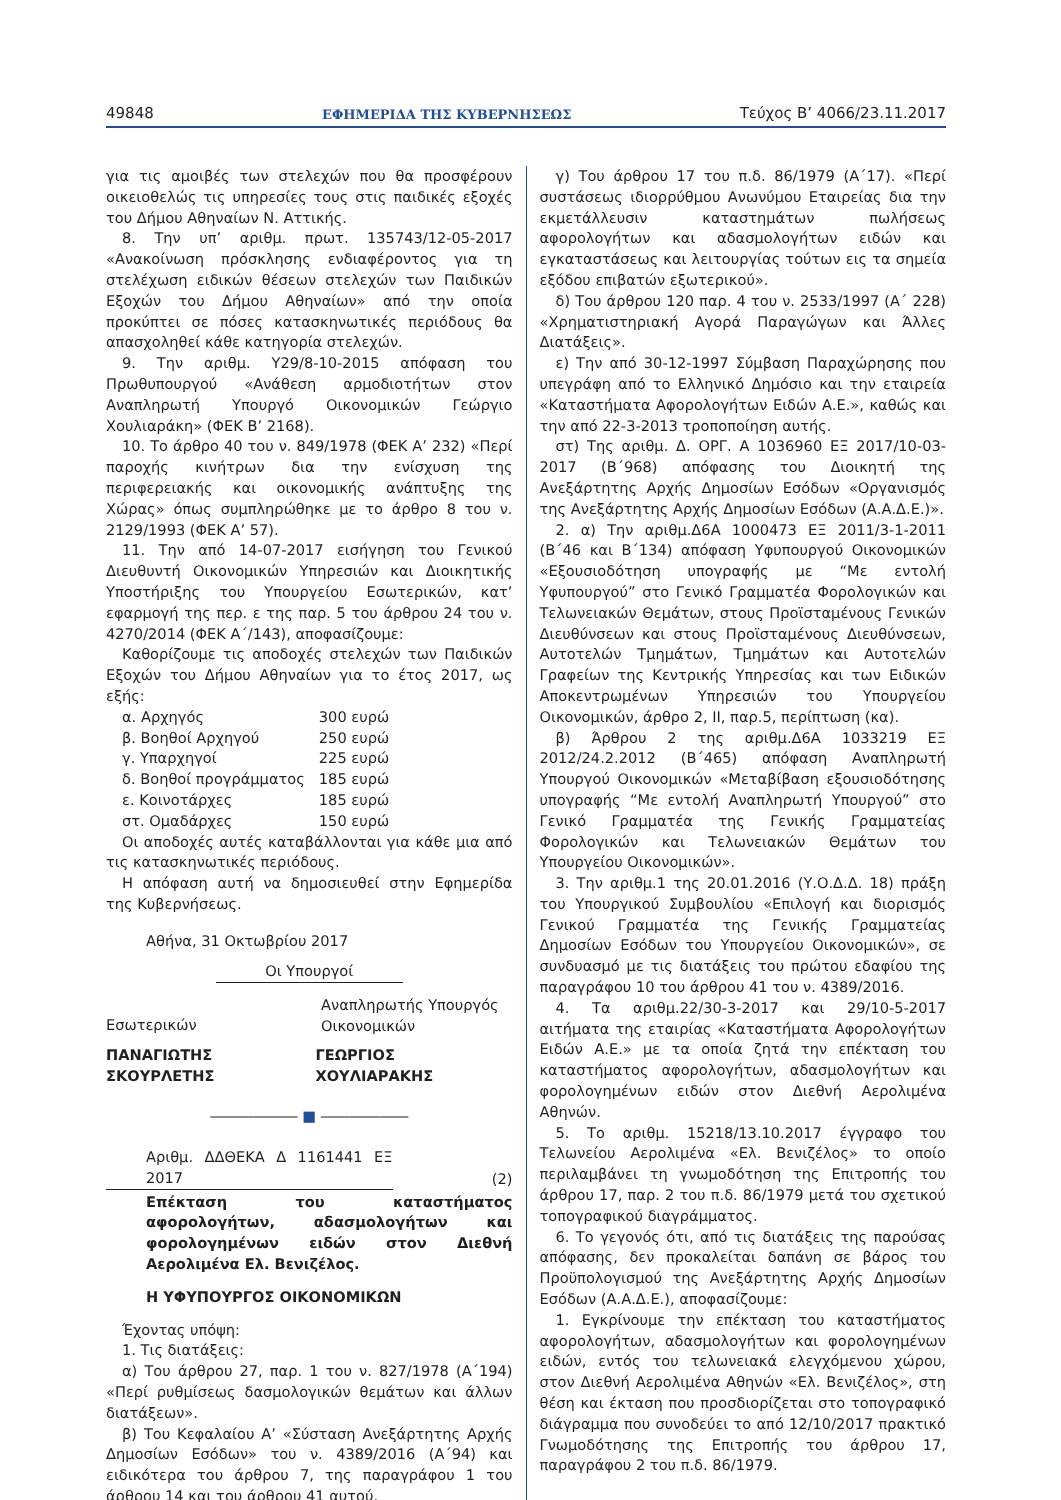49848 ΕΦΗΜΕΡΙΔΑ ΤΗΣ ΚΥΒΕΡΝΗΣΕΩΣ Τεύχος B’ 4066/23.11.2017
για τις αμοιβές των στελεχών που θα προσφέρουν οικειοθελώς τις υπηρεσίες τους στις παιδικές εξοχές του Δήμου Αθηναίων Ν. Αττικής.
8. Την υπ’ αριθμ. πρωτ. 135743/12-05-2017 «Ανακοίνωση πρόσκλησης ενδιαφέροντος για τη στελέχωση ειδικών θέσεων στελεχών των Παιδικών Εξοχών του Δήμου Αθηναίων» από την οποία προκύπτει σε πόσες κατασκηνωτικές περιόδους θα απασχοληθεί κάθε κατηγορία στελεχών.
9. Την αριθμ. Υ29/8-10-2015 απόφαση του Πρωθυπουργού «Ανάθεση αρμοδιοτήτων στον Αναπληρωτή Υπουργό Οικονομικών Γεώργιο Χουλιαράκη» (ΦΕΚ Β’ 2168).
10. Το άρθρο 40 του ν. 849/1978 (ΦΕΚ Α’ 232) «Περί παροχής κινήτρων δια την ενίσχυση της περιφερειακής και οικονομικής ανάπτυξης της Χώρας» όπως συμπληρώθηκε με το άρθρο 8 του ν. 2129/1993 (ΦΕΚ Α’ 57).
11. Την από 14-07-2017 εισήγηση του Γενικού Διευθυντή Οικονομικών Υπηρεσιών και Διοικητικής Υποστήριξης του Υπουργείου Εσωτερικών, κατ’ εφαρμογή της περ. ε της παρ. 5 του άρθρου 24 του ν. 4270/2014 (ΦΕΚ Α΄/143), αποφασίζουμε:
Καθορίζουμε τις αποδοχές στελεχών των Παιδικών Εξοχών του Δήμου Αθηναίων για το έτος 2017, ως εξής:
| α. Αρχηγός | 300 ευρώ |
| β. Βοηθοί Αρχηγού | 250 ευρώ |
| γ. Υπαρχηγοί | 225 ευρώ |
| δ. Βοηθοί προγράμματος | 185 ευρώ |
| ε. Κοινοτάρχες | 185 ευρώ |
| στ. Ομαδάρχες | 150 ευρώ |
Οι αποδοχές αυτές καταβάλλονται για κάθε μια από τις κατασκηνωτικές περιόδους.
Η απόφαση αυτή να δημοσιευθεί στην Εφημερίδα της Κυβερνήσεως.
Αθήνα, 31 Οκτωβρίου 2017
Οι Υπουργοί
Εσωτερικών
Αναπληρωτής Υπουργός
Οικονομικών
ΠΑΝΑΓΙΩΤΗΣ ΣΚΟΥΡΛΕΤΗΣ ΓΕΩΡΓΙΟΣ ΧΟΥΛΙΑΡΑΚΗΣ
―――――― ■ ――――――
Αριθμ. ΔΔΘΕΚΑ Δ 1161441 ΕΞ 2017
(2)
Επέκταση του καταστήματος αφορολογήτων, αδασμολογήτων και φορολογημένων ειδών στον Διεθνή Αερολιμένα Ελ. Βενιζέλος.
Η ΥΦΥΠΟΥΡΓΟΣ ΟΙΚΟΝΟΜΙΚΩΝ
Έχοντας υπόψη:
1. Τις διατάξεις:
α) Του άρθρου 27, παρ. 1 του ν. 827/1978 (Α΄194) «Περί ρυθμίσεως δασμολογικών θεμάτων και άλλων διατάξεων».
β) Του Κεφαλαίου Α’ «Σύσταση Ανεξάρτητης Αρχής Δημοσίων Εσόδων» του ν. 4389/2016 (Α΄94) και ειδικότερα του άρθρου 7, της παραγράφου 1 του άρθρου 14 και του άρθρου 41 αυτού.
γ) Του άρθρου 17 του π.δ. 86/1979 (Α΄17). «Περί συστάσεως ιδιορρύθμου Ανωνύμου Εταιρείας δια την εκμετάλλευσιν καταστημάτων πωλήσεως αφορολογήτων και αδασμολογήτων ειδών και εγκαταστάσεως και λειτουργίας τούτων εις τα σημεία εξόδου επιβατών εξωτερικού».
δ) Του άρθρου 120 παρ. 4 του ν. 2533/1997 (Α΄ 228) «Χρηματιστηριακή Αγορά Παραγώγων και Άλλες Διατάξεις».
ε) Την από 30-12-1997 Σύμβαση Παραχώρησης που υπεγράφη από το Ελληνικό Δημόσιο και την εταιρεία «Καταστήματα Αφορολογήτων Ειδών Α.Ε.», καθώς και την από 22-3-2013 τροποποίηση αυτής.
στ) Της αριθμ. Δ. ΟΡΓ. Α 1036960 ΕΞ 2017/10-03-2017 (Β΄968) απόφασης του Διοικητή της Ανεξάρτητης Αρχής Δημοσίων Εσόδων «Οργανισμός της Ανεξάρτητης Αρχής Δημοσίων Εσόδων (Α.Α.Δ.Ε.)».
2. α) Την αριθμ.Δ6Α 1000473 ΕΞ 2011/3-1-2011 (Β΄46 και Β΄134) απόφαση Υφυπουργού Οικονομικών «Εξουσιοδότηση υπογραφής με “Με εντολή Υφυπουργού” στο Γενικό Γραμματέα Φορολογικών και Τελωνειακών Θεμάτων, στους Προϊσταμένους Γενικών Διευθύνσεων και στους Προϊσταμένους Διευθύνσεων, Αυτοτελών Τμημάτων, Τμημάτων και Αυτοτελών Γραφείων της Κεντρικής Υπηρεσίας και των Ειδικών Αποκεντρωμένων Υπηρεσιών του Υπουργείου Οικονομικών, άρθρο 2, ΙΙ, παρ.5, περίπτωση (κα).
β) Άρθρου 2 της αριθμ.Δ6Α 1033219 ΕΞ 2012/24.2.2012 (Β΄465) απόφαση Αναπληρωτή Υπουργού Οικονομικών «Μεταβίβαση εξουσιοδότησης υπογραφής “Με εντολή Αναπληρωτή Υπουργού” στο Γενικό Γραμματέα της Γενικής Γραμματείας Φορολογικών και Τελωνειακών Θεμάτων του Υπουργείου Οικονομικών».
3. Την αριθμ.1 της 20.01.2016 (Υ.Ο.Δ.Δ. 18) πράξη του Υπουργικού Συμβουλίου «Επιλογή και διορισμός Γενικού Γραμματέα της Γενικής Γραμματείας Δημοσίων Εσόδων του Υπουργείου Οικονομικών», σε συνδυασμό με τις διατάξεις του πρώτου εδαφίου της παραγράφου 10 του άρθρου 41 του ν. 4389/2016.
4. Τα αριθμ.22/30-3-2017 και 29/10-5-2017 αιτήματα της εταιρίας «Καταστήματα Αφορολογήτων Ειδών Α.Ε.» με τα οποία ζητά την επέκταση του καταστήματος αφορολογήτων, αδασμολογήτων και φορολογημένων ειδών στον Διεθνή Αερολιμένα Αθηνών.
5. Το αριθμ. 15218/13.10.2017 έγγραφο του Τελωνείου Αερολιμένα «Ελ. Βενιζέλος» το οποίο περιλαμβάνει τη γνωμοδότηση της Επιτροπής του άρθρου 17, παρ. 2 του π.δ. 86/1979 μετά του σχετικού τοπογραφικού διαγράμματος.
6. Το γεγονός ότι, από τις διατάξεις της παρούσας απόφασης, δεν προκαλείται δαπάνη σε βάρος του Προϋπολογισμού της Ανεξάρτητης Αρχής Δημοσίων Εσόδων (Α.Α.Δ.Ε.), αποφασίζουμε:
1. Εγκρίνουμε την επέκταση του καταστήματος αφορολογήτων, αδασμολογήτων και φορολογημένων ειδών, εντός του τελωνειακά ελεγχόμενου χώρου, στον Διεθνή Αερολιμένα Αθηνών «Ελ. Βενιζέλος», στη θέση και έκταση που προσδιορίζεται στο τοπογραφικό διάγραμμα που συνοδεύει το από 12/10/2017 πρακτικό Γνωμοδότησης της Επιτροπής του άρθρου 17, παραγράφου 2 του π.δ. 86/1979.